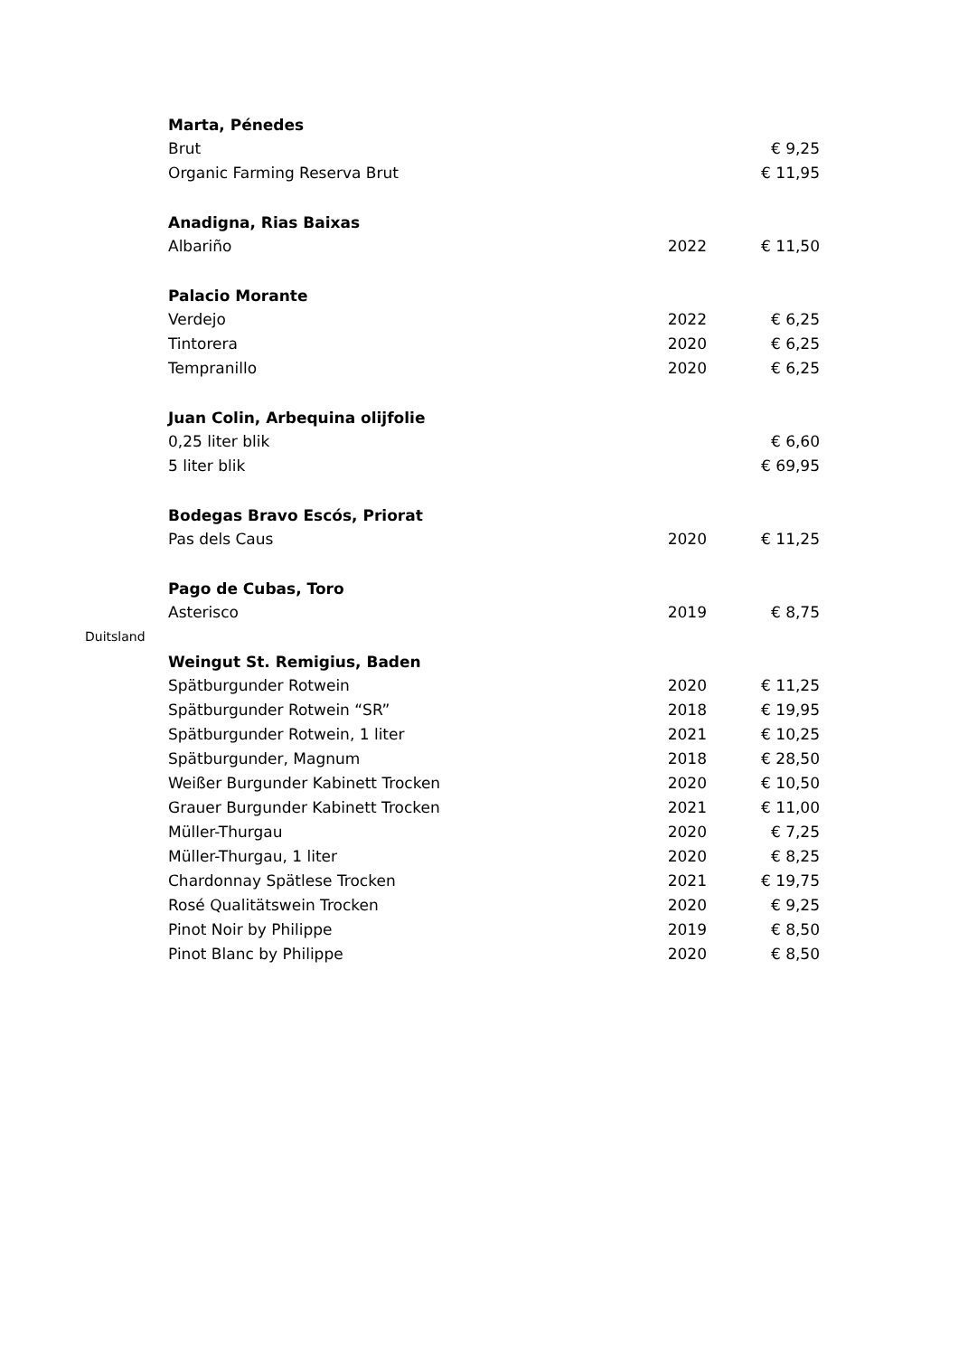| | Marta, Pénedes | | |
| | Brut | | € 9,25 |
| | Organic Farming Reserva Brut | | € 11,95 |
| | Anadigna, Rias Baixas | | |
| | Albariño | 2022 | € 11,50 |
| | Palacio Morante | | |
| | Verdejo | 2022 | € 6,25 |
| | Tintorera | 2020 | € 6,25 |
| | Tempranillo | 2020 | € 6,25 |
| | Juan Colin, Arbequina olijfolie | | |
| | 0,25 liter blik | | € 6,60 |
| | 5 liter blik | | € 69,95 |
| | Bodegas Bravo Escós, Priorat | | |
| | Pas dels Caus | 2020 | € 11,25 |
| | Pago de Cubas, Toro | | |
| | Asterisco | 2019 | € 8,75 |
| Duitsland | | | |
| | Weingut St. Remigius, Baden | | |
| | Spätburgunder Rotwein | 2020 | € 11,25 |
| | Spätburgunder Rotwein “SR” | 2018 | € 19,95 |
| | Spätburgunder Rotwein, 1 liter | 2021 | € 10,25 |
| | Spätburgunder, Magnum | 2018 | € 28,50 |
| | Weißer Burgunder Kabinett Trocken | 2020 | € 10,50 |
| | Grauer Burgunder Kabinett Trocken | 2021 | € 11,00 |
| | Müller-Thurgau | 2020 | € 7,25 |
| | Müller-Thurgau, 1 liter | 2020 | € 8,25 |
| | Chardonnay Spätlese Trocken | 2021 | € 19,75 |
| | Rosé Qualitätswein Trocken | 2020 | € 9,25 |
| | Pinot Noir by Philippe | 2019 | € 8,50 |
| | Pinot Blanc by Philippe | 2020 | € 8,50 |